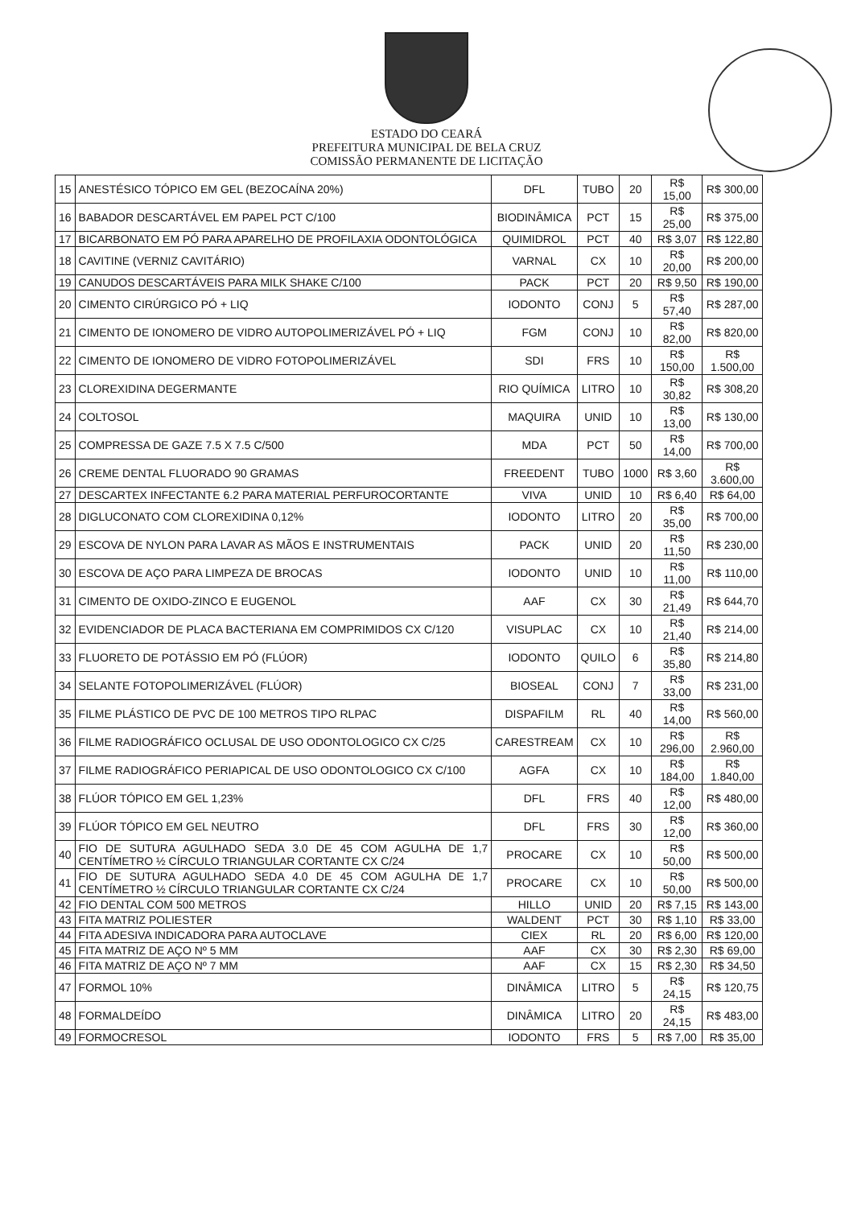ESTADO DO CEARÁ
PREFEITURA MUNICIPAL DE BELA CRUZ
COMISSÃO PERMANENTE DE LICITAÇÃO
| 15 | ANESTÉSICO TÓPICO EM GEL (BEZOCAÍNA 20%) | DFL | TUBO | 20 | R$ 15,00 | R$ 300,00 |
| 16 | BABADOR DESCARTÁVEL EM PAPEL PCT C/100 | BIODINÂMICA | PCT | 15 | R$ 25,00 | R$ 375,00 |
| 17 | BICARBONATO EM PÓ PARA APARELHO DE PROFILAXIA ODONTOLÓGICA | QUIMIDROL | PCT | 40 | R$ 3,07 | R$ 122,80 |
| 18 | CAVITINE (VERNIZ CAVITÁRIO) | VARNAL | CX | 10 | R$ 20,00 | R$ 200,00 |
| 19 | CANUDOS DESCARTÁVEIS PARA MILK SHAKE C/100 | PACK | PCT | 20 | R$ 9,50 | R$ 190,00 |
| 20 | CIMENTO CIRÚRGICO PÓ + LIQ | IODONTO | CONJ | 5 | R$ 57,40 | R$ 287,00 |
| 21 | CIMENTO DE IONOMERO DE VIDRO AUTOPOLIMERIZÁVEL PÓ + LIQ | FGM | CONJ | 10 | R$ 82,00 | R$ 820,00 |
| 22 | CIMENTO DE IONOMERO DE VIDRO FOTOPOLIMERIZÁVEL | SDI | FRS | 10 | R$ 150,00 | R$ 1.500,00 |
| 23 | CLOREXIDINA DEGERMANTE | RIO QUÍMICA | LITRO | 10 | R$ 30,82 | R$ 308,20 |
| 24 | COLTOSOL | MAQUIRA | UNID | 10 | R$ 13,00 | R$ 130,00 |
| 25 | COMPRESSA DE GAZE 7.5 X 7.5 C/500 | MDA | PCT | 50 | R$ 14,00 | R$ 700,00 |
| 26 | CREME DENTAL FLUORADO 90 GRAMAS | FREEDENT | TUBO | 1000 | R$ 3,60 | R$ 3.600,00 |
| 27 | DESCARTEX INFECTANTE 6.2 PARA MATERIAL PERFUROCORTANTE | VIVA | UNID | 10 | R$ 6,40 | R$ 64,00 |
| 28 | DIGLUCONATO COM CLOREXIDINA 0,12% | IODONTO | LITRO | 20 | R$ 35,00 | R$ 700,00 |
| 29 | ESCOVA DE NYLON PARA LAVAR AS MÃOS E INSTRUMENTAIS | PACK | UNID | 20 | R$ 11,50 | R$ 230,00 |
| 30 | ESCOVA DE AÇO PARA LIMPEZA DE BROCAS | IODONTO | UNID | 10 | R$ 11,00 | R$ 110,00 |
| 31 | CIMENTO DE OXIDO-ZINCO E EUGENOL | AAF | CX | 30 | R$ 21,49 | R$ 644,70 |
| 32 | EVIDENCIADOR DE PLACA BACTERIANA EM COMPRIMIDOS CX C/120 | VISUPLAC | CX | 10 | R$ 21,40 | R$ 214,00 |
| 33 | FLUORETO DE POTÁSSIO EM PÓ (FLÚOR) | IODONTO | QUILO | 6 | R$ 35,80 | R$ 214,80 |
| 34 | SELANTE FOTOPOLIMERIZÁVEL (FLÚOR) | BIOSEAL | CONJ | 7 | R$ 33,00 | R$ 231,00 |
| 35 | FILME PLÁSTICO DE PVC DE 100 METROS TIPO RLPAC | DISPAFILM | RL | 40 | R$ 14,00 | R$ 560,00 |
| 36 | FILME RADIOGRÁFICO OCLUSAL DE USO ODONTOLOGICO CX C/25 | CARESTREAM | CX | 10 | R$ 296,00 | R$ 2.960,00 |
| 37 | FILME RADIOGRÁFICO PERIAPICAL DE USO ODONTOLOGICO CX C/100 | AGFA | CX | 10 | R$ 184,00 | R$ 1.840,00 |
| 38 | FLÚOR TÓPICO EM GEL 1,23% | DFL | FRS | 40 | R$ 12,00 | R$ 480,00 |
| 39 | FLÚOR TÓPICO EM GEL NEUTRO | DFL | FRS | 30 | R$ 12,00 | R$ 360,00 |
| 40 | FIO DE SUTURA AGULHADO SEDA 3.0 DE 45 COM AGULHA DE 1,7 CENTÍMETRO ½ CÍRCULO TRIANGULAR CORTANTE CX C/24 | PROCARE | CX | 10 | R$ 50,00 | R$ 500,00 |
| 41 | FIO DE SUTURA AGULHADO SEDA 4.0 DE 45 COM AGULHA DE 1,7 CENTÍMETRO ½ CÍRCULO TRIANGULAR CORTANTE CX C/24 | PROCARE | CX | 10 | R$ 50,00 | R$ 500,00 |
| 42 | FIO DENTAL COM 500 METROS | HILLO | UNID | 20 | R$ 7,15 | R$ 143,00 |
| 43 | FITA MATRIZ POLIESTER | WALDENT | PCT | 30 | R$ 1,10 | R$ 33,00 |
| 44 | FITA ADESIVA INDICADORA PARA AUTOCLAVE | CIEX | RL | 20 | R$ 6,00 | R$ 120,00 |
| 45 | FITA MATRIZ DE AÇO Nº 5 MM | AAF | CX | 30 | R$ 2,30 | R$ 69,00 |
| 46 | FITA MATRIZ DE AÇO Nº 7 MM | AAF | CX | 15 | R$ 2,30 | R$ 34,50 |
| 47 | FORMOL 10% | DINÂMICA | LITRO | 5 | R$ 24,15 | R$ 120,75 |
| 48 | FORMALDEÍDO | DINÂMICA | LITRO | 20 | R$ 24,15 | R$ 483,00 |
| 49 | FORMOCRESOL | IODONTO | FRS | 5 | R$ 7,00 | R$ 35,00 |